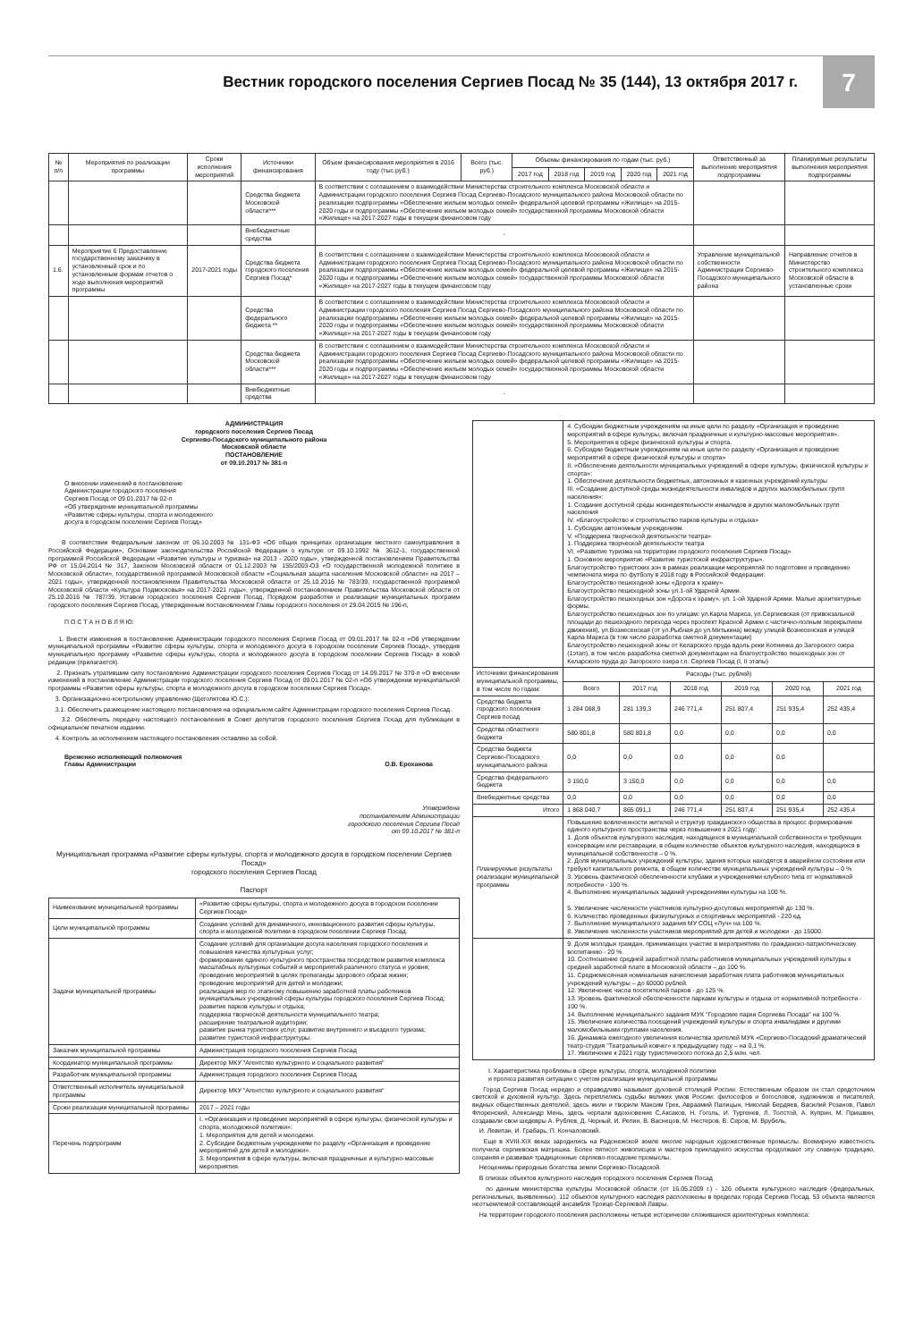Вестник городского поселения Сергиев Посад № 35 (144), 13 октября 2017 г.
7
| № п/п | Мероприятия по реализации программы | Сроки исполнения мероприятий | Источники финансирования | Объем финансирования мероприятия в 2016 году (тыс.руб.) | Всего (тыс. руб.) | Объемы финансирования по годам (тыс. руб.) | | | | | Ответственный за выполнение мероприятия подпрограммы | Планируемые результаты выполнения мероприятия подпрограммы |
| --- | --- | --- | --- | --- | --- | --- | --- | --- | --- | --- | --- | --- |
| | | | | | | 2017 год | 2018 год | 2019 год | 2020 год | 2021 год | | |
| | | | Средства бюджета Московской области*** | В соответствии с соглашением о взаимодействии Министерства строительного комплекса Московской области и Администрации городского поселения Сергиев Посад Сергиево-Посадского муниципального района Московской области по реализации подпрограммы «Обеспечение жильем молодых семей» федеральной целевой программы «Жилище» на 2015-2020 годы и подпрограммы «Обеспечение жильем молодых семей» государственной программы Московской области «Жилище» на 2017-2027 годы в текущем финансовом году | | | | | | | | |
| | | | Внебюджетные средства | - | | | | | | | | |
| 1.6. | Мероприятие 6 Предоставление государственному заказчику в установленный срок и по установленным формам отчетов о ходе выполнения мероприятий программы | 2017-2021 годы | Средства бюджета городского поселения Сергиев Посад* | В соответствии с соглашением о взаимодействии Министерства строительного комплекса Московской области и Администрации городского поселения Сергиев Посад Сергиево-Посадского муниципального района Московской области по реализации подпрограммы «Обеспечение жильем молодых семей» федеральной целевой программы «Жилище» на 2015-2020 годы и подпрограммы «Обеспечение жильем молодых семей» государственной программы Московской области «Жилище» на 2017-2027 годы в текущем финансовом году | | | | | | | Управление муниципальной собственности Администрации Сергиево- Посадского муниципального района | Направление отчетов в Министерство строительного комплекса Московской области в установленные сроки |
| | | | Средства федерального бюджета ** | В соответствии с соглашением о взаимодействии Министерства строительного комплекса Московской области и Администрации городского поселения Сергиев Посад Сергиево-Посадского муниципального района Московской области по реализации подпрограммы «Обеспечение жильем молодых семей» федеральной целевой программы «Жилище» на 2015-2020 годы и подпрограммы «Обеспечение жильем молодых семей» государственной программы Московской области «Жилище» на 2017-2027 годы в текущем финансовом году | | | | | | | | |
| | | | Средства бюджета Московской области*** | В соответствии с соглашением о взаимодействии Министерства строительного комплекса Московской области и Администрации городского поселения Сергиев Посад Сергиево-Посадского муниципального района Московской области по реализации подпрограммы «Обеспечение жильем молодых семей» федеральной целевой программы «Жилище» на 2015-2020 годы и подпрограммы «Обеспечение жильем молодых семей» государственной программы Московской области «Жилище» на 2017-2027 годы в текущем финансовом году | | | | | | | | |
| | | | Внебюджетные средства | - | | | | | | | | |
АДМИНИСТРАЦИЯ
городского поселения Сергиев Посад
Сергиево-Посадского муниципального района
Московской области
ПОСТАНОВЛЕНИЕ
от 09.10.2017 № 381-п
О внесении изменений в постановление
Администрации городского поселения
Сергиев Посад от 09.01.2017 № 02-п
«Об утверждении муниципальной программы
«Развитие сферы культуры, спорта и молодежного
досуга в городском поселении Сергиев Посад»
В соответствии Федеральным законом от 06.10.2003 № 131-ФЗ «Об общих принципах организации местного самоуправления в Российской Федерации», Основами законодательства Российской Федерации о культуре от 09.10.1992 № 3612-1, государственной программой Российской Федерации «Развитие культуры и туризма» на 2013 - 2020 годы», утвержденной постановлением Правительства РФ от 15.04.2014 № 317, Законом Московской области от 01.12.2003 № 155/2003-ОЗ «О государственной молодежной политике в Московской области», государственной программой Московской области «Социальная защита населения Московской области» на 2017 – 2021 годы», утвержденной постановлением Правительства Московской области от 25.10.2016 № 783/39, государственной программой Московской области «Культура Подмосковья» на 2017-2021 годы», утвержденной постановлением Правительства Московской области от 25.10.2016 № 787/39, Уставом городского поселения Сергиев Посад, Порядком разработки и реализации муниципальных программ городского поселения Сергиев Посад, утвержденным постановлением Главы городского поселения от 29.04.2015 № 196-п,
П О С Т А Н О В Л Я Ю:
1. Внести изменения в постановление Администрации городского поселения Сергиев Посад от 09.01.2017 № 02-п «Об утверждении муниципальной программы «Развитие сферы культуры, спорта и молодежного досуга в городском поселении Сергиев Посад», утвердив муниципальную программу «Развитие сферы культуры, спорта и молодежного досуга в городском поселении Сергиев Посад» в новой редакции (прилагается).
2. Признать утратившим силу постановление Администрации городского поселения Сергиев Посад от 14.09.2017 № 370-п «О внесении изменений в постановление Администрации городского поселения Сергиев Посад от 09.01.2017 № 02-п «Об утверждении муниципальной программы «Развитие сферы культуры, спорта и молодежного досуга в городском поселении Сергиев Посад».
3. Организационно-контрольному управлению (Щеголятова Ю.С.):
3.1. Обеспечить размещение настоящего постановления на официальном сайте Администрации городского поселения Сергиев Посад.
3.2. Обеспечить передачу настоящего постановления в Совет депутатов городского поселения Сергиев Посад для публикации в официальном печатном издании.
4. Контроль за исполнением настоящего постановления оставляю за собой.
Временно исполняющий полномочия
Главы Администрации О.В. Ероханова
Утверждена
постановлением Администрации
городского поселения Сергиев Посад
от 09.10.2017 № 381-п
Муниципальная программа «Развитие сферы культуры, спорта и молодежного досуга в городском поселении Сергиев Посад»
городского поселения Сергиев Посад
Паспорт
| Наименование муниципальной программы | «Развитие сферы культуры, спорта и молодежного досуга в городском поселении Сергиев Посад» |
| Цели муниципальной программы | Создание условий для динамичного, инновационного развития сферы культуры, спорта и молодежной политики в городском поселении Сергиев Посад. |
| Задачи муниципальной программы | Создание условий для организации досуга населения городского поселения и повышения качества культурных услуг; формирование единого культурного пространства посредством развития комплекса масштабных культурных событий и мероприятий различного статуса и уровня; проведение мероприятий в целях пропаганды здорового образа жизни; проведение мероприятий для детей и молодежи; реализация мер по этапному повышению заработной платы работников муниципальных учреждений сферы культуры городского поселения Сергиев Посад; развитие парков культуры и отдыха; поддержка творческой деятельности муниципального театра; расширение театральной аудитории; развитие рынка туристских услуг, развитие внутреннего и въездного туризма; развитие туристской инфраструктуры. |
| Заказчик муниципальной программы | Администрация городского поселения Сергиев Посад |
| Координатор муниципальной программы | Директор МКУ "Агентство культурного и социального развития" |
| Разработчик муниципальной программы | Администрация городского поселения Сергиев Посад |
| Ответственный исполнитель муниципальной программы | Директор МКУ "Агентство культурного и социального развития" |
| Сроки реализации муниципальной программы | 2017 – 2021 годы |
| Перечень подпрограмм | I. «Организация и проведение мероприятий в сфере культуры, физической культуры и спорта, молодежной политики»: 1. Мероприятия для детей и молодежи. 2. Субсидии бюджетным учреждениям по разделу «Организация и проведение мероприятий для детей и молодежи». 3. Мероприятия в сфере культуры, включая праздничные и культурно-массовые мероприятия. |
| | 4. Субсидии бюджетным учреждениям на иные цели по разделу «Организация и проведение мероприятий в сфере культуры, включая праздничные и культурно-массовые мероприятия». 5. Мероприятия в сфере физической культуры и спорта. 6. Субсидии бюджетным учреждениям на иные цели по разделу «Организация и проведение мероприятий в сфере физической культуры и спорта» II. «Обеспечение деятельности муниципальных учреждений в сфере культуры, физической культуры и спорта»: 1. Обеспечение деятельности бюджетных, автономных и казенных учреждений культуры III. «Создание доступной среды жизнедеятельности инвалидов и других маломобильных групп населения»: 1. Создание доступной среды жизнедеятельности инвалидов и других маломобильных групп населения IV. «Благоустройство и строительство парков культуры и отдыха» 1. Субсидии автономным учреждениям. V. «Поддержка творческой деятельности театра» 1. Поддержка творческой деятельности театра VI. «Развитие туризма на территории городского поселения Сергиев Посад» 1. Основное мероприятие «Развитие туристской инфраструктуры». Благоустройство туристских зон в рамках реализации мероприятий по подготовке и проведению чемпионата мира по футболу в 2018 году в Российской Федерации: Благоустройство пешеходной зоны «Дорога к храму». Благоустройство пешеходной зоны ул.1-ой Ударной Армии. Благоустройство пешеходных зон «Дорога к храму», ул. 1-ой Ударной Армии. Малые архитектурные формы. Благоустройство пешеходных зон по улицам: ул.Карла Маркса, ул.Сергиевская (от привокзальной площади до пешеходного перехода через проспект Красной Армии с частично-полным перекрытием движения), ул.Вознесенская (от ул.Рыбная до ул.Митькина) между улицей Вознесенская и улицей Карла Маркса (в том числе разработка сметной документации) Благоустройство пешеходной зоны от Келарского пруда вдоль реки Копнинка до Загорского озера (1этап), в том числе разработка сметной документации на благоустройство пешеходных зон от Келарского пруда до Загорского озера г.п. Сергиев Посад (I, II этапы) | | | | | |
| Источники финансирования муниципальной программы, в том числе по годам: | Расходы (тыс. рублей) | | | | | |
| | Всего | 2017 год | 2018 год | 2019 год | 2020 год | 2021 год |
| Средства бюджета городского поселения Сергиев посад | 1 284 088,9 | 281 139,3 | 246 771,4 | 251 807,4 | 251 935,4 | 252 435,4 |
| Средства областного бюджета | 580 801,8 | 580 801,8 | 0,0 | 0,0 | 0,0 | 0,0 |
| Средства бюджета Сергиево-Посадского муниципального района | 0,0 | 0,0 | 0,0 | 0,0 | 0,0 | |
| Средства федерального бюджета | 3 150,0 | 3 150,0 | 0,0 | 0,0 | 0,0 | 0,0 |
| Внебюджетные средства | 0,0 | 0,0 | 0,0 | 0,0 | 0,0 | 0,0 |
| Итого | 1 868 040,7 | 865 091,1 | 246 771,4 | 251 807,4 | 251 935,4 | 252 435,4 |
| Планируемые результаты реализации муниципальной программы | Повышение вовлеченности жителей и структур гражданского общества в процесс формирования единого культурного пространства через повышение к 2021 году: 1. Доля объектов культурного наследия, находящихся в муниципальной собственности и требующих консервации или реставрации, в общем количестве объектов культурного наследия, находящихся в муниципальной собственности – 0 %. 2. Доля муниципальных учреждений культуры, здания которых находятся в аварийном состоянии или требуют капитального ремонта, в общем количестве муниципальных учреждений культуры – 0 %. 3. Уровень фактической обеспеченности клубами и учреждениями клубного типа от нормативной потребности - 100 %. 4. Выполнение муниципальных заданий учреждениями культуры на 100 %. 5. Увеличение численности участников культурно-досуговых мероприятий до 130 %. 6. Количество проведенных физкультурных и спортивных мероприятий - 220 ед. 7. Выполнение муниципального задания МУ СОЦ «Луч» на 100 %. 8. Увеличение численности участников мероприятий для детей и молодежи - до 15000. | | | | | |
| | 9. Доля молодых граждан, принимающих участие в мероприятиях по гражданско-патриотическому воспитанию - 20 %. 10. Соотношение средней заработной платы работников муниципальных учреждений культуры к средней заработной плате в Московской области – до 100 %. 11. Среднемесячная номинальная начисленная заработная плата работников муниципальных учреждений культуры – до 60000 рублей. 12. Увеличение числа посетителей парков - до 125 %. 13. Уровень фактической обеспеченности парками культуры и отдыха от нормативной потребности - 100 %. 14. Выполнение муниципального задания МУК "Городские парки Сергиева Посада" на 100 %. 15. Увеличение количества посещений учреждений культуры и спорта инвалидами и другими маломобильными группами населения. 16. Динамика ежегодного увеличения количества зрителей МУК «Сергиево-Посадский драматический театр-студия "Театральный ковчег» к предыдущему году – на 0,1 %. 17. Увеличение к 2021 году туристического потока до 2,5 млн. чел. | | | | | |
I. Характеристика проблемы в сфере культуры, спорта, молодежной политики
и прогноз развития ситуации с учетом реализации муниципальной программы
Город Сергиев Посад нередко и справедливо называют духовной столицей России. Естественным образом он стал средоточием светской и духовной культур. Здесь переплелись судьбы великих умов России: философов и богословов, художников и писателей, видных общественных деятелей, здесь жили и творили Максим Грек, Авраамий Палицын, Николай Бердяев, Василий Розанов, Павел Флоренский, Александр Мень, здесь черпали вдохновение С.Аксаков, Н. Гоголь, И. Тургенев, Л. Толстой, А. Куприн, М. Пришвин, создавали свои шедевры А. Рублев, Д. Черный, И. Репин, В. Васнецов, М. Нестеров, В. Серов, М. Врубель,
И. Левитан, И. Грабарь, П. Кончаловский.
Еще в XVIII-XIX веках зародились на Радонежской земле многие народные художественные промыслы. Всемирную известность получила сергиевская матрешка. Более пятисот живописцев и мастеров прикладного искусства продолжают эту славную традицию, сохраняя и развивая традиционные сергиево-посадские промыслы.
Неоценимы природные богатства земли Сергиево-Посадской.
В списках объектов культурного наследия городского поселения Сергиев Посад
по данным министерства культуры Московской области (от 16.05.2009 г.) - 126 объекта культурного наследия (федеральных, региональных, выявленных). 112 объектов культурного наследия расположены в пределах города Сергиев Посад. 53 объекта являются неотъемлемой составляющей ансамбля Троице-Сергиевой Лавры.
На территории городского поселения расположены четыре исторически сложившихся архитектурных комплекса: